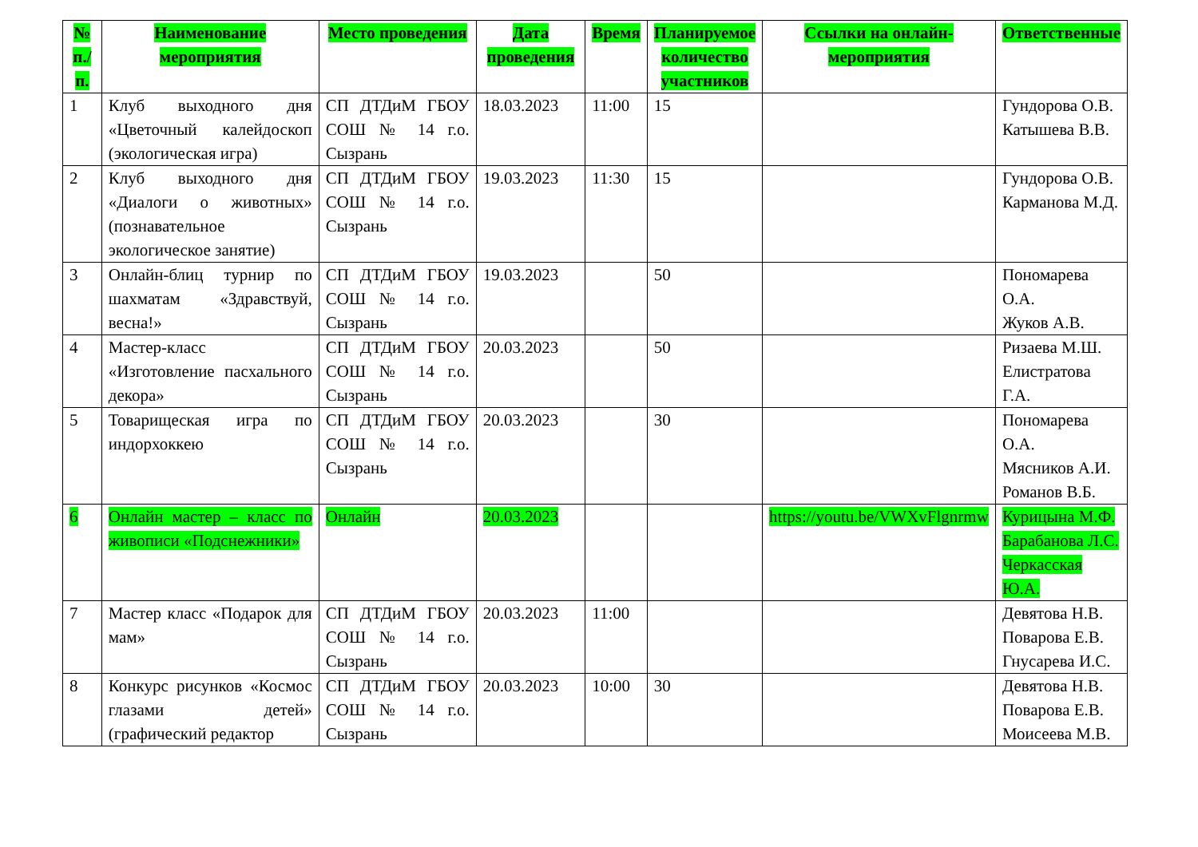| № п./ п. | Наименование мероприятия | Место проведения | Дата проведения | Время | Планируемое количество участников | Ссылки на онлайн-мероприятия | Ответственные |
| --- | --- | --- | --- | --- | --- | --- | --- |
| 1 | Клуб выходного дня «Цветочный калейдоскоп (экологическая игра) | СП ДТДиМ ГБОУ СОШ № 14 г.о. Сызрань | 18.03.2023 | 11:00 | 15 | | Гундорова О.В. Катышева В.В. |
| 2 | Клуб выходного дня «Диалоги о животных» (познавательное экологическое занятие) | СП ДТДиМ ГБОУ СОШ № 14 г.о. Сызрань | 19.03.2023 | 11:30 | 15 | | Гундорова О.В. Карманова М.Д. |
| 3 | Онлайн-блиц турнир по шахматам «Здравствуй, весна!» | СП ДТДиМ ГБОУ СОШ № 14 г.о. Сызрань | 19.03.2023 | | 50 | | Пономарева О.А. Жуков А.В. |
| 4 | Мастер-класс «Изготовление пасхального декора» | СП ДТДиМ ГБОУ СОШ № 14 г.о. Сызрань | 20.03.2023 | | 50 | | Ризаева М.Ш. Елистратова Г.А. |
| 5 | Товарищеская игра по индорхоккею | СП ДТДиМ ГБОУ СОШ № 14 г.о. Сызрань | 20.03.2023 | | 30 | | Пономарева О.А. Мясников А.И. Романов В.Б. |
| 6 | Онлайн мастер – класс по живописи «Подснежники» | Онлайн | 20.03.2023 | | | https://youtu.be/VWXvFlgnrmw | Курицына М.Ф. Барабанова Л.С. Черкасская Ю.А. |
| 7 | Мастер класс «Подарок для мам» | СП ДТДиМ ГБОУ СОШ № 14 г.о. Сызрань | 20.03.2023 | 11:00 | | | Девятова Н.В. Поварова Е.В. Гнусарева И.С. |
| 8 | Конкурс рисунков «Космос глазами детей» (графический редактор | СП ДТДиМ ГБОУ СОШ № 14 г.о. Сызрань | 20.03.2023 | 10:00 | 30 | | Девятова Н.В. Поварова Е.В. Моисеева М.В. |